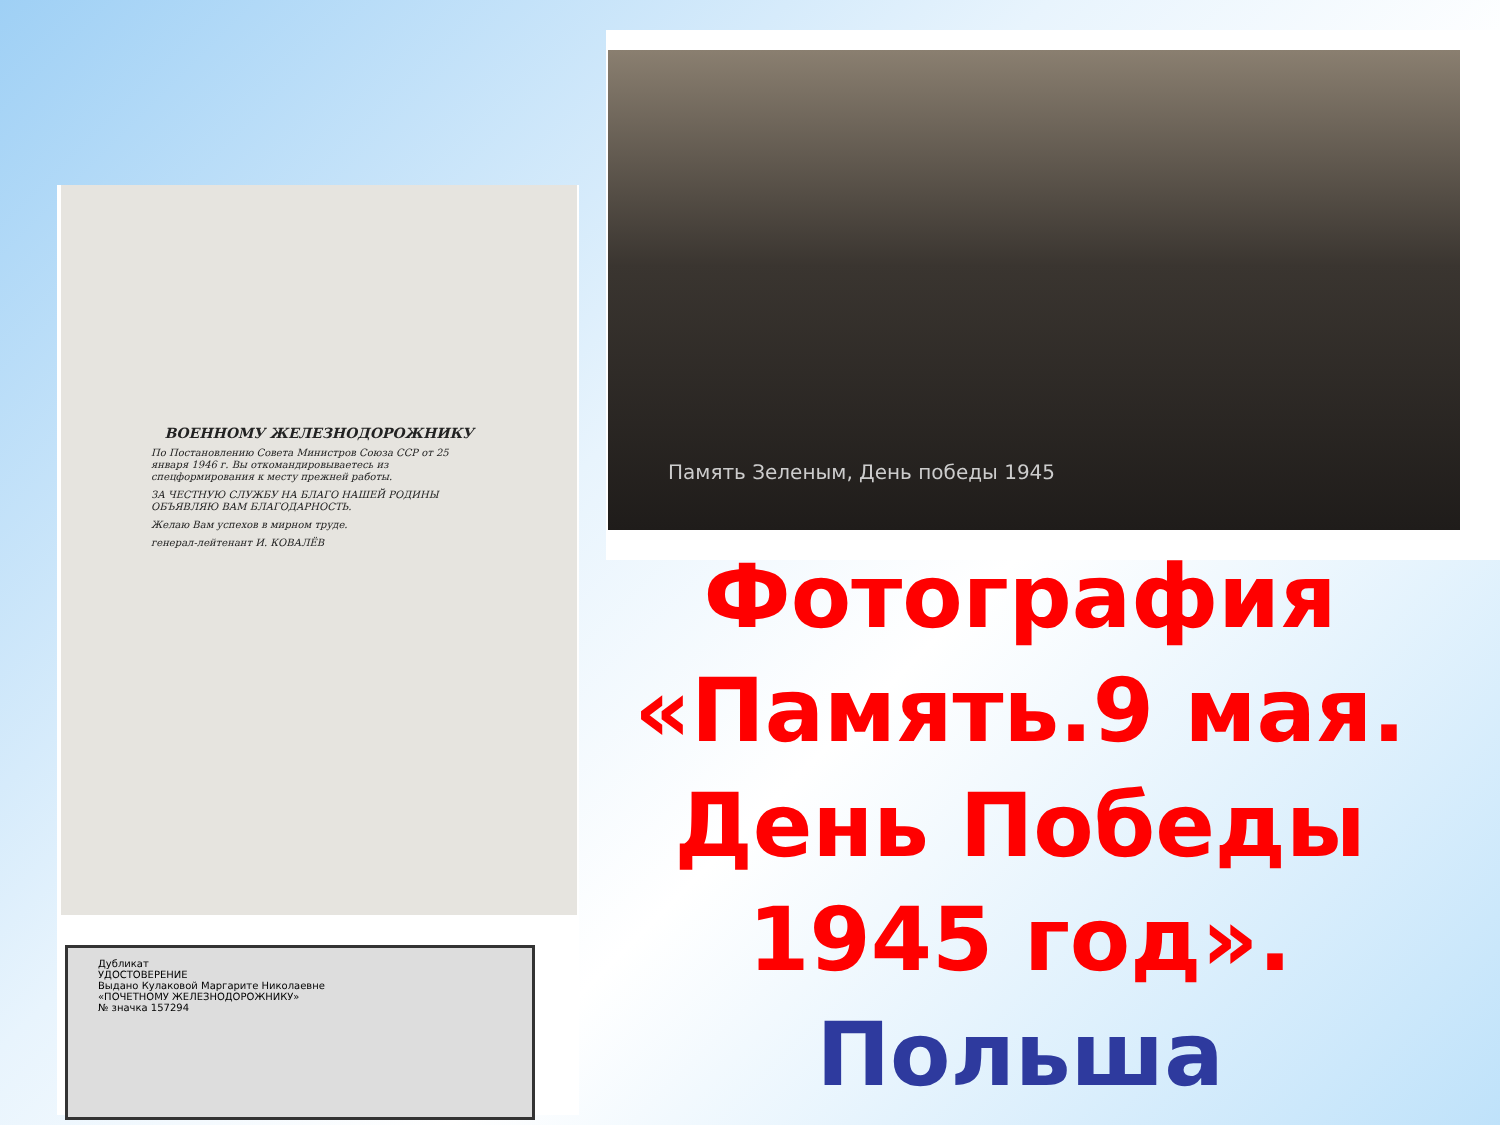ВОЕННОМУ ЖЕЛЕЗНОДОРОЖНИКУ
По Постановлению Совета Министров Союза ССР от 25 января 1946 г. Вы откомандировываетесь из спецформирования к месту прежней работы.
ЗА ЧЕСТНУЮ СЛУЖБУ НА БЛАГО НАШЕЙ РОДИНЫ ОБЪЯВЛЯЮ ВАМ БЛАГОДАРНОСТЬ.
Желаю Вам успехов в мирном труде.
генерал-лейтенант И. КОВАЛЁВ
Дубликат
УДОСТОВЕРЕНИЕ
Выдано Кулаковой Маргарите Николаевне
«ПОЧЕТНОМУ ЖЕЛЕЗНОДОРОЖНИКУ»
№ значка 157294
Память Зеленым, День победы 1945
Фотография «Память.9 мая. День Победы 1945 год». Польша